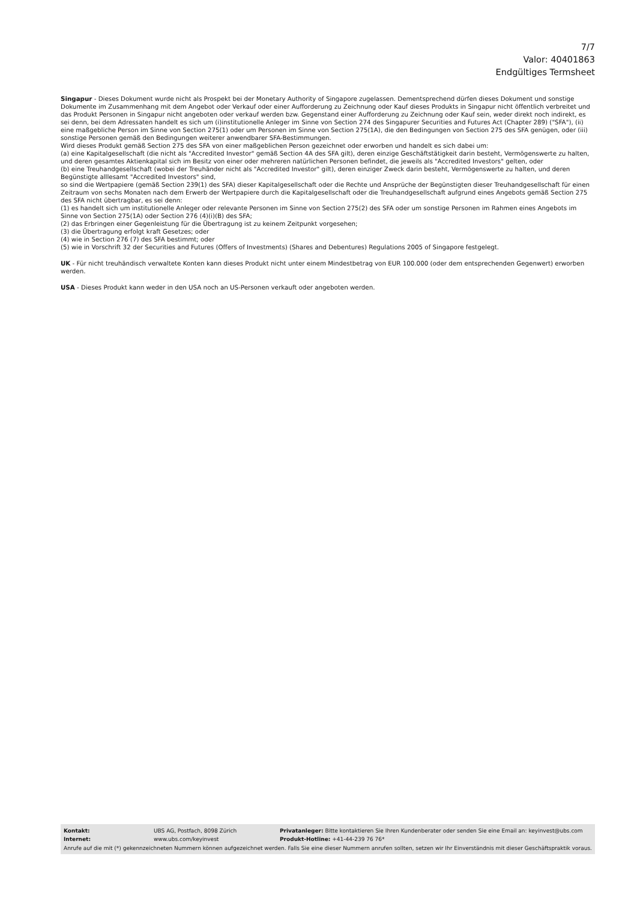7/7
Valor: 40401863
Endgültiges Termsheet
Singapur - Dieses Dokument wurde nicht als Prospekt bei der Monetary Authority of Singapore zugelassen. Dementsprechend dürfen dieses Dokument und sonstige Dokumente im Zusammenhang mit dem Angebot oder Verkauf oder einer Aufforderung zu Zeichnung oder Kauf dieses Produkts in Singapur nicht öffentlich verbreitet und das Produkt Personen in Singapur nicht angeboten oder verkauf werden bzw. Gegenstand einer Aufforderung zu Zeichnung oder Kauf sein, weder direkt noch indirekt, es sei denn, bei dem Adressaten handelt es sich um (i)institutionelle Anleger im Sinne von Section 274 des Singapurer Securities and Futures Act (Chapter 289) ("SFA"), (ii) eine maßgebliche Person im Sinne von Section 275(1) oder um Personen im Sinne von Section 275(1A), die den Bedingungen von Section 275 des SFA genügen, oder (iii) sonstige Personen gemäß den Bedingungen weiterer anwendbarer SFA-Bestimmungen.
Wird dieses Produkt gemäß Section 275 des SFA von einer maßgeblichen Person gezeichnet oder erworben und handelt es sich dabei um:
(a) eine Kapitalgesellschaft (die nicht als "Accredited Investor" gemäß Section 4A des SFA gilt), deren einzige Geschäftstätigkeit darin besteht, Vermögenswerte zu halten, und deren gesamtes Aktienkapital sich im Besitz von einer oder mehreren natürlichen Personen befindet, die jeweils als "Accredited Investors" gelten, oder
(b) eine Treuhandgesellschaft (wobei der Treuhänder nicht als "Accredited Investor" gilt), deren einziger Zweck darin besteht, Vermögenswerte zu halten, und deren Begünstigte alllesamt "Accredited Investors" sind,
so sind die Wertpapiere (gemäß Section 239(1) des SFA) dieser Kapitalgesellschaft oder die Rechte und Ansprüche der Begünstigten dieser Treuhandgesellschaft für einen Zeitraum von sechs Monaten nach dem Erwerb der Wertpapiere durch die Kapitalgesellschaft oder die Treuhandgesellschaft aufgrund eines Angebots gemäß Section 275 des SFA nicht übertragbar, es sei denn:
(1) es handelt sich um institutionelle Anleger oder relevante Personen im Sinne von Section 275(2) des SFA oder um sonstige Personen im Rahmen eines Angebots im Sinne von Section 275(1A) oder Section 276 (4)(i)(B) des SFA;
(2) das Erbringen einer Gegenleistung für die Übertragung ist zu keinem Zeitpunkt vorgesehen;
(3) die Übertragung erfolgt kraft Gesetzes; oder
(4) wie in Section 276 (7) des SFA bestimmt; oder
(5) wie in Vorschrift 32 der Securities and Futures (Offers of Investments) (Shares and Debentures) Regulations 2005 of Singapore festgelegt.
UK - Für nicht treuhändisch verwaltete Konten kann dieses Produkt nicht unter einem Mindestbetrag von EUR 100.000 (oder dem entsprechenden Gegenwert) erworben werden.
USA - Dieses Produkt kann weder in den USA noch an US-Personen verkauft oder angeboten werden.
| Kontakt: | UBS AG, Postfach, 8098 Zürich | Privatanleger: Bitte kontaktieren Sie Ihren Kundenberater oder senden Sie eine Email an: keyinvest@ubs.com |
| Internet: | www.ubs.com/keyinvest | Produkt-Hotline: +41-44-239 76 76* |
Anrufe auf die mit (*) gekennzeichneten Nummern können aufgezeichnet werden. Falls Sie eine dieser Nummern anrufen sollten, setzen wir Ihr Einverständnis mit dieser Geschäftspraktik voraus.